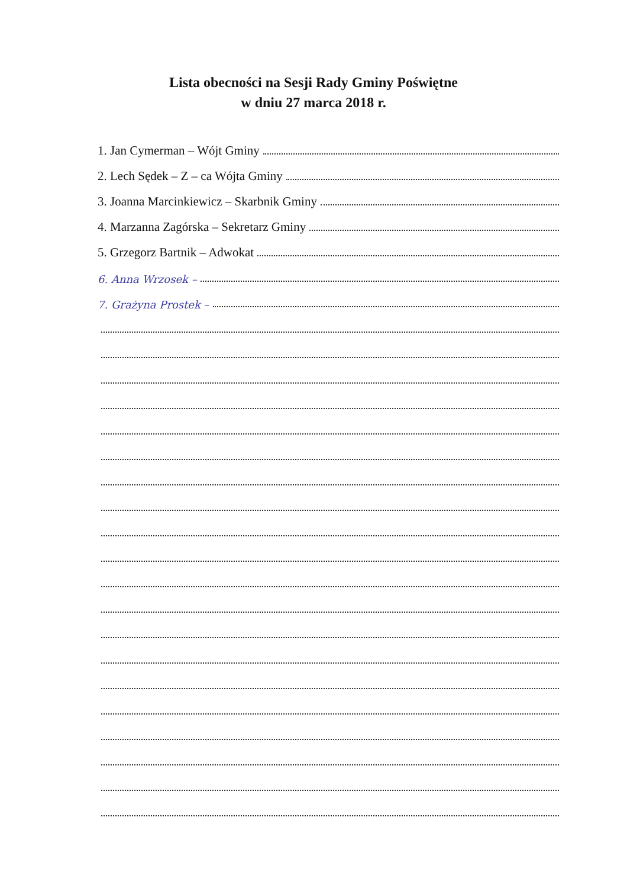Lista obecności na Sesji Rady Gminy Poświętne
w dniu 27 marca 2018 r.
1. Jan Cymerman – Wójt Gminy
2. Lech Sędek – Z – ca Wójta Gminy
3. Joanna Marcinkiewicz – Skarbnik Gminy
4. Marzanna Zagórska – Sekretarz Gminy
5. Grzegorz Bartnik – Adwokat
6. Anna Wrzosek –
7. Grażyna Prostek –